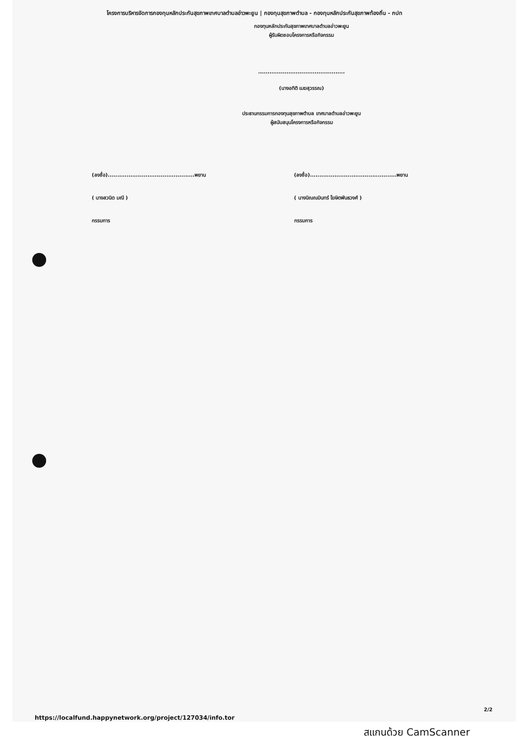โครงการบริหารจัดการกองทุนหลักประกันสุขภาพเทศบาลตำบลอ่าวพะยูน | กองทุนสุขภาพตำบล - กองทุนหลักประกันสุขภาพท้องถิ่น - กปท
กองทุนหลักประกันสุขภาพเทศบาลตำบลอ่าวพะยูน
ผู้รับผิดชอบโครงการหรือกิจกรรม
..............................................
(นางอทิติ เมฆสุวรรณ)
ประธานกรรมการกองทุนสุขภาพตำบล เทศบาลตำบลอ่าวพะยูน
ผู้สนับสนุนโครงการหรือกิจกรรม
(ลงชื่อ)..............................................พยาน
( นางสวนิต มณี )
กรรมการ
(ลงชื่อ)..............................................พยาน
( นางนิณณมินทร์ โฆษิตพันธวงศ์ )
กรรมการ
2/2
https://localfund.happynetwork.org/project/127034/info.tor
สแกนด้วย CamScanner